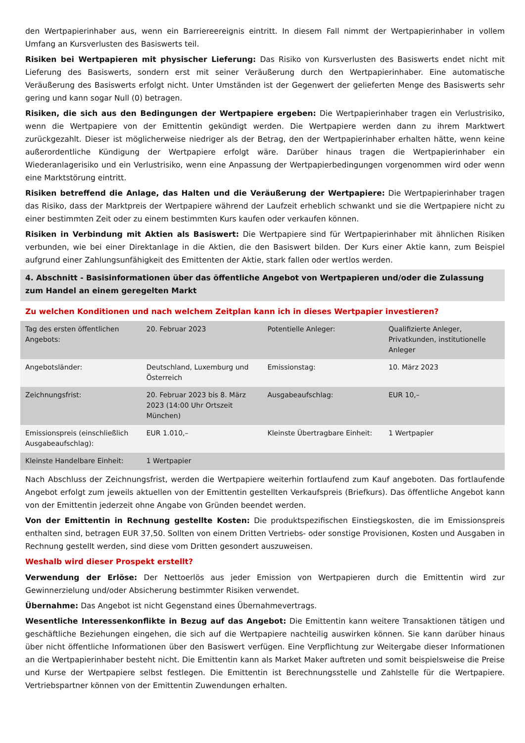den Wertpapierinhaber aus, wenn ein Barriereereignis eintritt. In diesem Fall nimmt der Wertpapierinhaber in vollem Umfang an Kursverlusten des Basiswerts teil.
Risiken bei Wertpapieren mit physischer Lieferung: Das Risiko von Kursverlusten des Basiswerts endet nicht mit Lieferung des Basiswerts, sondern erst mit seiner Veräußerung durch den Wertpapierinhaber. Eine automatische Veräußerung des Basiswerts erfolgt nicht. Unter Umständen ist der Gegenwert der gelieferten Menge des Basiswerts sehr gering und kann sogar Null (0) betragen.
Risiken, die sich aus den Bedingungen der Wertpapiere ergeben: Die Wertpapierinhaber tragen ein Verlustrisiko, wenn die Wertpapiere von der Emittentin gekündigt werden. Die Wertpapiere werden dann zu ihrem Marktwert zurückgezahlt. Dieser ist möglicherweise niedriger als der Betrag, den der Wertpapierinhaber erhalten hätte, wenn keine außerordentliche Kündigung der Wertpapiere erfolgt wäre. Darüber hinaus tragen die Wertpapierinhaber ein Wiederanlagerisiko und ein Verlustrisiko, wenn eine Anpassung der Wertpapierbedingungen vorgenommen wird oder wenn eine Marktstörung eintritt.
Risiken betreffend die Anlage, das Halten und die Veräußerung der Wertpapiere: Die Wertpapierinhaber tragen das Risiko, dass der Marktpreis der Wertpapiere während der Laufzeit erheblich schwankt und sie die Wertpapiere nicht zu einer bestimmten Zeit oder zu einem bestimmten Kurs kaufen oder verkaufen können.
Risiken in Verbindung mit Aktien als Basiswert: Die Wertpapiere sind für Wertpapierinhaber mit ähnlichen Risiken verbunden, wie bei einer Direktanlage in die Aktien, die den Basiswert bilden. Der Kurs einer Aktie kann, zum Beispiel aufgrund einer Zahlungsunfähigkeit des Emittenten der Aktie, stark fallen oder wertlos werden.
4. Abschnitt - Basisinformationen über das öffentliche Angebot von Wertpapieren und/oder die Zulassung zum Handel an einem geregelten Markt
Zu welchen Konditionen und nach welchem Zeitplan kann ich in dieses Wertpapier investieren?
| Tag des ersten öffentlichen Angebots: | 20. Februar 2023 | Potentielle Anleger: | Qualifizierte Anleger, Privatkunden, institutionelle Anleger |
| Angebotsländer: | Deutschland, Luxemburg und Österreich | Emissionstag: | 10. März 2023 |
| Zeichnungsfrist: | 20. Februar 2023 bis 8. März 2023 (14:00 Uhr Ortszeit München) | Ausgabeaufschlag: | EUR 10,– |
| Emissionspreis (einschließlich Ausgabeaufschlag): | EUR 1.010,– | Kleinste Übertragbare Einheit: | 1 Wertpapier |
| Kleinste Handelbare Einheit: | 1 Wertpapier | | |
Nach Abschluss der Zeichnungsfrist, werden die Wertpapiere weiterhin fortlaufend zum Kauf angeboten. Das fortlaufende Angebot erfolgt zum jeweils aktuellen von der Emittentin gestellten Verkaufspreis (Briefkurs). Das öffentliche Angebot kann von der Emittentin jederzeit ohne Angabe von Gründen beendet werden.
Von der Emittentin in Rechnung gestellte Kosten: Die produktspezifischen Einstiegskosten, die im Emissionspreis enthalten sind, betragen EUR 37,50. Sollten von einem Dritten Vertriebs- oder sonstige Provisionen, Kosten und Ausgaben in Rechnung gestellt werden, sind diese vom Dritten gesondert auszuweisen.
Weshalb wird dieser Prospekt erstellt?
Verwendung der Erlöse: Der Nettoerlös aus jeder Emission von Wertpapieren durch die Emittentin wird zur Gewinnerzielung und/oder Absicherung bestimmter Risiken verwendet.
Übernahme: Das Angebot ist nicht Gegenstand eines Übernahmevertrags.
Wesentliche Interessenkonflikte in Bezug auf das Angebot: Die Emittentin kann weitere Transaktionen tätigen und geschäftliche Beziehungen eingehen, die sich auf die Wertpapiere nachteilig auswirken können. Sie kann darüber hinaus über nicht öffentliche Informationen über den Basiswert verfügen. Eine Verpflichtung zur Weitergabe dieser Informationen an die Wertpapierinhaber besteht nicht. Die Emittentin kann als Market Maker auftreten und somit beispielsweise die Preise und Kurse der Wertpapiere selbst festlegen. Die Emittentin ist Berechnungsstelle und Zahlstelle für die Wertpapiere. Vertriebspartner können von der Emittentin Zuwendungen erhalten.